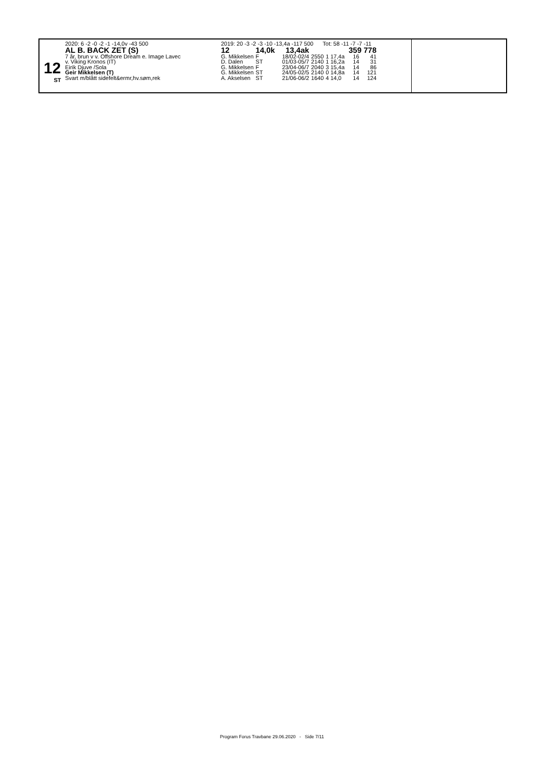12
ST
| 2020: 6 -2 -0 -2 -1 -14,0v -43 500 | 2019: 20 -3 -2 -3 -10 -13,4a -117 500 Tot: 58 -11 -7 -7 -11 | | | | | | | |
| AL B. BACK ZET (S) | 12 | 14,0k 13,4ak | | | | | 359 778 | |
| 7 år, brun v v. Offshore Dream e. Image Lavec | G. Mikkelsen | F | 18/02-02/4 | 2550 | 1 17,4a | | 16 | 41 |
| v. Viking Kronos (IT) | D. Dalen | ST | 01/03-05/7 | 2140 | 1 16,2a | | 14 | 31 |
| Eirik Djuve /Sola | G. Mikkelsen | F | 23/04-06/7 | 2040 | 3 15,4a | | 14 | 86 |
| Geir Mikkelsen (T) | G. Mikkelsen | ST | 24/05-02/5 | 2140 | 0 14,8a | | 14 | 121 |
| Svart m/blått sidefelt&ermr,hv.søm,rek | A. Akselsen | ST | 21/06-06/2 | 1640 | 4 14,0 | | 14 | 124 |
Program Forus Travbane 29.06.2020 - Side 7/11